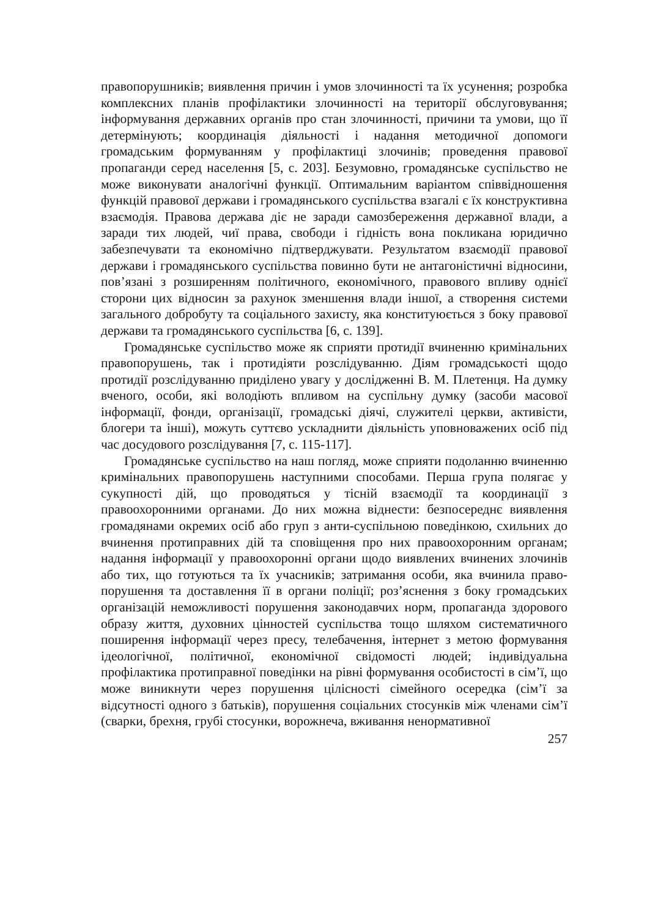правопорушників; виявлення причин і умов злочинності та їх усунення; розробка комплексних планів профілактики злочинності на території обслуговування; інформування державних органів про стан злочинності, причини та умови, що її детермінують; координація діяльності і надання методичної допомоги громадським формуванням у профілактиці злочинів; проведення правової пропаганди серед населення [5, с. 203]. Безумовно, громадянське суспільство не може виконувати аналогічні функції. Оптимальним варіантом співвідношення функцій правової держави і громадянського суспільства взагалі є їх конструктивна взаємодія. Правова держава діє не заради самозбереження державної влади, а заради тих людей, чиї права, свободи і гідність вона покликана юридично забезпечувати та економічно підтверджувати. Результатом взаємодії правової держави і громадянського суспільства повинно бути не антагоністичні відносини, пов’язані з розширенням політичного, економічного, правового впливу однієї сторони цих відносин за рахунок зменшення влади іншої, а створення системи загального добробуту та соціального захисту, яка конституюється з боку правової держави та громадянського суспільства [6, с. 139].
Громадянське суспільство може як сприяти протидії вчиненню кримінальних правопорушень, так і протидіяти розслідуванню. Діям громадськості щодо протидії розслідуванню приділено увагу у дослідженні В. М. Плетенця. На думку вченого, особи, які володіють впливом на суспільну думку (засоби масової інформації, фонди, організації, громадські діячі, служителі церкви, активісти, блогери та інші), можуть суттєво ускладнити діяльність уповноважених осіб під час досудового розслідування [7, с. 115-117].
Громадянське суспільство на наш погляд, може сприяти подоланню вчиненню кримінальних правопорушень наступними способами. Перша група полягає у сукупності дій, що проводяться у тісній взаємодії та координації з правоохоронними органами. До них можна віднести: безпосереднє виявлення громадянами окремих осіб або груп з анти-суспільною поведінкою, схильних до вчинення протиправних дій та сповіщення про них правоохоронним органам; надання інформації у правоохоронні органи щодо виявлених вчинених злочинів або тих, що готуються та їх учасників; затримання особи, яка вчинила право-порушення та доставлення її в органи поліції; роз’яснення з боку громадських організацій неможливості порушення законодавчих норм, пропаганда здорового образу життя, духовних цінностей суспільства тощо шляхом систематичного поширення інформації через пресу, телебачення, інтернет з метою формування ідеологічної, політичної, економічної свідомості людей; індивідуальна профілактика протиправної поведінки на рівні формування особистості в сім’ї, що може виникнути через порушення цілісності сімейного осередка (сім’ї за відсутності одного з батьків), порушення соціальних стосунків між членами сім’ї (сварки, брехня, грубі стосунки, ворожнеча, вживання ненормативної
257